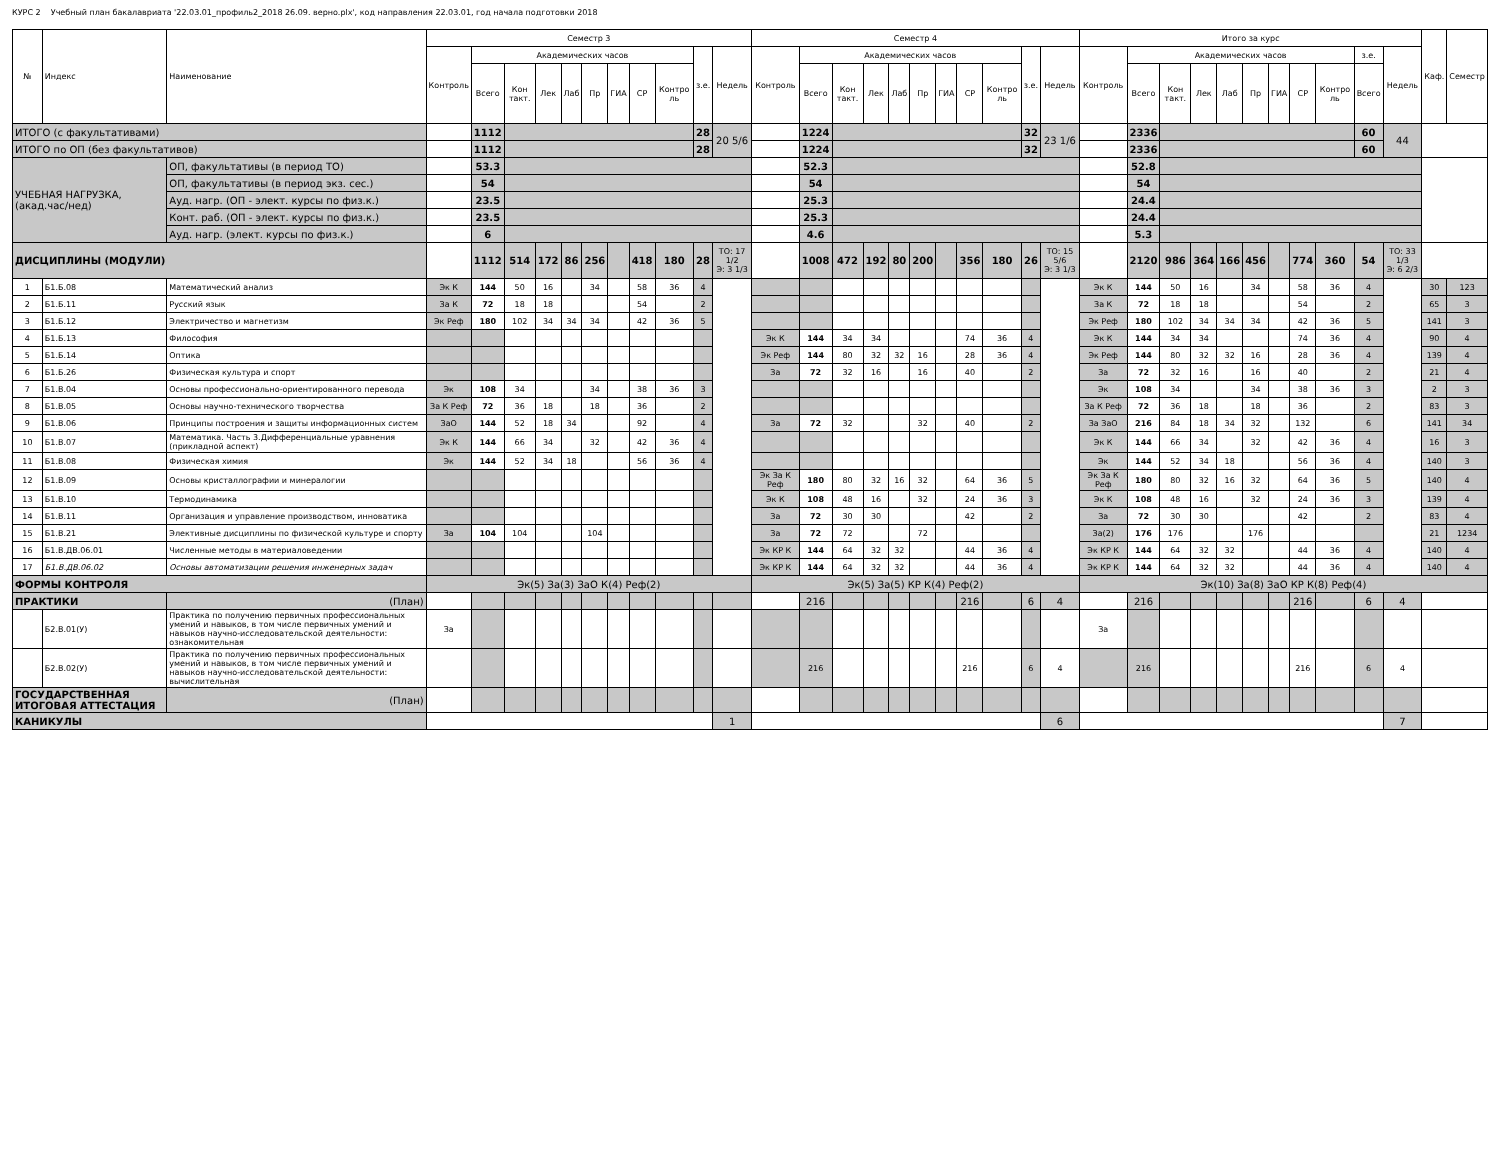КУРС 2 Учебный план бакалавриата '22.03.01_профиль2_2018 26.09. верно.plx', код направления 22.03.01, год начала подготовки 2018
| № | Индекс | Наименование | Семестр 3 | | | | | | | | | | | Семестр 4 | | | | | | | | | | | Итого за курс | | | | | | | | | | | Каф. | Семестр |
| --- | --- | --- | --- | --- | --- | --- | --- | --- | --- | --- | --- | --- | --- | --- | --- | --- | --- | --- | --- | --- | --- | --- | --- | --- | --- | --- | --- | --- | --- | --- | --- | --- | --- | --- | --- | --- | --- |
| | | | Контроль | Академических часов | | | | | | | | з.е. | Недель | Контроль | Академических часов | | | | | | | | з.е. | Недель | Контроль | Академических часов | | | | | | | | з.е. | Недель | | |
| | | | | Всего | Кон такт. | Лек | Лаб | Пр | ГИА | СР | Контро ль | | | | Всего | Кон такт. | Лек | Лаб | Пр | ГИА | СР | Контро ль | | | | Всего | Кон такт. | Лек | Лаб | Пр | ГИА | СР | Контро ль | Всего | | | |
| ИТОГО (с факультативами) | | | | 1112 | | | | | | | | 28 | 20 5/6 | | 1224 | | | | | | | | 32 | 23 1/6 | | 2336 | | | | | | | | 60 | 44 | | |
| ИТОГО по ОП (без факультативов) | | | | 1112 | | | | | | | | 28 | | | 1224 | | | | | | | | 32 | | | 2336 | | | | | | | | 60 | | | |
| УЧЕБНАЯ НАГРУЗКА, (акад.час/нед) | | ОП, факультативы (в период ТО) | | 53.3 | | | | | | | | | | | 52.3 | | | | | | | | | | | 52.8 | | | | | | | | | | | |
| | | ОП, факультативы (в период экз. сес.) | | 54 | | | | | | | | | | | 54 | | | | | | | | | | | 54 | | | | | | | | | | | |
| | | Ауд. нагр. (ОП - элект. курсы по физ.к.) | | 23.5 | | | | | | | | | | | 25.3 | | | | | | | | | | | 24.4 | | | | | | | | | | | |
| | | Конт. раб. (ОП - элект. курсы по физ.к.) | | 23.5 | | | | | | | | | | | 25.3 | | | | | | | | | | | 24.4 | | | | | | | | | | | |
| | | Ауд. нагр. (элект. курсы по физ.к.) | | 6 | | | | | | | | | | | 4.6 | | | | | | | | | | | 5.3 | | | | | | | | | | | |
| ДИСЦИПЛИНЫ (МОДУЛИ) | | | | 1112 | 514 | 172 | 86 | 256 | | 418 | 180 | 28 | ТО: 17 1/2 Э: 3 1/3 | | 1008 | 472 | 192 | 80 | 200 | | 356 | 180 | 26 | ТО: 15 5/6 Э: 3 1/3 | | 2120 | 986 | 364 | 166 | 456 | | 774 | 360 | 54 | ТО: 33 1/3 Э: 6 2/3 | | |
| 1 | Б1.Б.08 | Математический анализ | Эк К | 144 | 50 | 16 | | 34 | | 58 | 36 | 4 | | | | | | | | | | | | | Эк К | 144 | 50 | 16 | | 34 | | 58 | 36 | 4 | | 30 | 123 |
| 2 | Б1.Б.11 | Русский язык | За К | 72 | 18 | 18 | | | | 54 | | 2 | | | | | | | | | | | | | За К | 72 | 18 | 18 | | | | 54 | | 2 | | 65 | 3 |
| 3 | Б1.Б.12 | Электричество и магнетизм | Эк Реф | 180 | 102 | 34 | 34 | 34 | | 42 | 36 | 5 | | | | | | | | | | | | | Эк Реф | 180 | 102 | 34 | 34 | 34 | | 42 | 36 | 5 | | 141 | 3 |
| 4 | Б1.Б.13 | Философия | | | | | | | | | | | | Эк К | 144 | 34 | 34 | | | | 74 | 36 | 4 | | Эк К | 144 | 34 | 34 | | | | 74 | 36 | 4 | | 90 | 4 |
| 5 | Б1.Б.14 | Оптика | | | | | | | | | | | | Эк Реф | 144 | 80 | 32 | 32 | 16 | | 28 | 36 | 4 | | Эк Реф | 144 | 80 | 32 | 32 | 16 | | 28 | 36 | 4 | | 139 | 4 |
| 6 | Б1.Б.26 | Физическая культура и спорт | | | | | | | | | | | | За | 72 | 32 | 16 | | 16 | | 40 | | 2 | | За | 72 | 32 | 16 | | 16 | | 40 | | 2 | | 21 | 4 |
| 7 | Б1.В.04 | Основы профессионально-ориентированного перевода | Эк | 108 | 34 | | | 34 | | 38 | 36 | 3 | | | | | | | | | | | | | Эк | 108 | 34 | | | 34 | | 38 | 36 | 3 | | 2 | 3 |
| 8 | Б1.В.05 | Основы научно-технического творчества | За К Реф | 72 | 36 | 18 | | 18 | | 36 | | 2 | | | | | | | | | | | | | За К Реф | 72 | 36 | 18 | | 18 | | 36 | | 2 | | 83 | 3 |
| 9 | Б1.В.06 | Принципы построения и защиты информационных систем | ЗаО | 144 | 52 | 18 | 34 | | | 92 | | 4 | | За | 72 | 32 | | | 32 | | 40 | | 2 | | За ЗаО | 216 | 84 | 18 | 34 | 32 | | 132 | | 6 | | 141 | 34 |
| 10 | Б1.В.07 | Математика. Часть 3.Дифференциальные уравнения (прикладной аспект) | Эк К | 144 | 66 | 34 | | 32 | | 42 | 36 | 4 | | | | | | | | | | | | | Эк К | 144 | 66 | 34 | | 32 | | 42 | 36 | 4 | | 16 | 3 |
| 11 | Б1.В.08 | Физическая химия | Эк | 144 | 52 | 34 | 18 | | | 56 | 36 | 4 | | | | | | | | | | | | | Эк | 144 | 52 | 34 | 18 | | | 56 | 36 | 4 | | 140 | 3 |
| 12 | Б1.В.09 | Основы кристаллографии и минералогии | | | | | | | | | | | | Эк За К Реф | 180 | 80 | 32 | 16 | 32 | | 64 | 36 | 5 | | Эк За К Реф | 180 | 80 | 32 | 16 | 32 | | 64 | 36 | 5 | | 140 | 4 |
| 13 | Б1.В.10 | Термодинамика | | | | | | | | | | | | Эк К | 108 | 48 | 16 | | 32 | | 24 | 36 | 3 | | Эк К | 108 | 48 | 16 | | 32 | | 24 | 36 | 3 | | 139 | 4 |
| 14 | Б1.В.11 | Организация и управление производством, инноватика | | | | | | | | | | | | За | 72 | 30 | 30 | | | | 42 | | 2 | | За | 72 | 30 | 30 | | | | 42 | | 2 | | 83 | 4 |
| 15 | Б1.В.21 | Элективные дисциплины по физической культуре и спорту | За | 104 | 104 | | | 104 | | | | | | За | 72 | 72 | | | 72 | | | | | | За(2) | 176 | 176 | | | 176 | | | | | | 21 | 1234 |
| 16 | Б1.В.ДВ.06.01 | Численные методы в материаловедении | | | | | | | | | | | | Эк КР К | 144 | 64 | 32 | 32 | | | 44 | 36 | 4 | | Эк КР К | 144 | 64 | 32 | 32 | | | 44 | 36 | 4 | | 140 | 4 |
| 17 | Б1.В.ДВ.06.02 | Основы автоматизации решения инженерных задач | | | | | | | | | | | | Эк КР К | 144 | 64 | 32 | 32 | | | 44 | 36 | 4 | | Эк КР К | 144 | 64 | 32 | 32 | | | 44 | 36 | 4 | | 140 | 4 |
| ФОРМЫ КОНТРОЛЯ | | | Эк(5) За(3) ЗаО К(4) Реф(2) | | | | | | | | | | | Эк(5) За(5) КР К(4) Реф(2) | | | | | | | | | | | Эк(10) За(8) ЗаО КР К(8) Реф(4) | | | | | | | | | | | | |
| ПРАКТИКИ | | (План) | | | | | | | | | | | | | 216 | | | | | | 216 | | 6 | 4 | | 216 | | | | | | 216 | | 6 | 4 | | |
| | Б2.В.01(У) | Практика по получению первичных профессиональных умений и навыков, в том числе первичных умений и навыков научно-исследовательской деятельности: ознакомительная | За | | | | | | | | | | | | | | | | | | | | | | За | | | | | | | | | | | | |
| | Б2.В.02(У) | Практика по получению первичных профессиональных умений и навыков, в том числе первичных умений и навыков научно-исследовательской деятельности: вычислительная | | | | | | | | | | | | | 216 | | | | | | 216 | | 6 | 4 | | 216 | | | | | | 216 | | 6 | 4 | | |
| ГОСУДАРСТВЕННАЯ ИТОГОВАЯ АТТЕСТАЦИЯ | | (План) | | | | | | | | | | | | | | | | | | | | | | | | | | | | | | | | | | | |
| КАНИКУЛЫ | | | | | | | | | | | | | 1 | | | | | | | | | | | 6 | | | | | | | | | | | 7 | | |